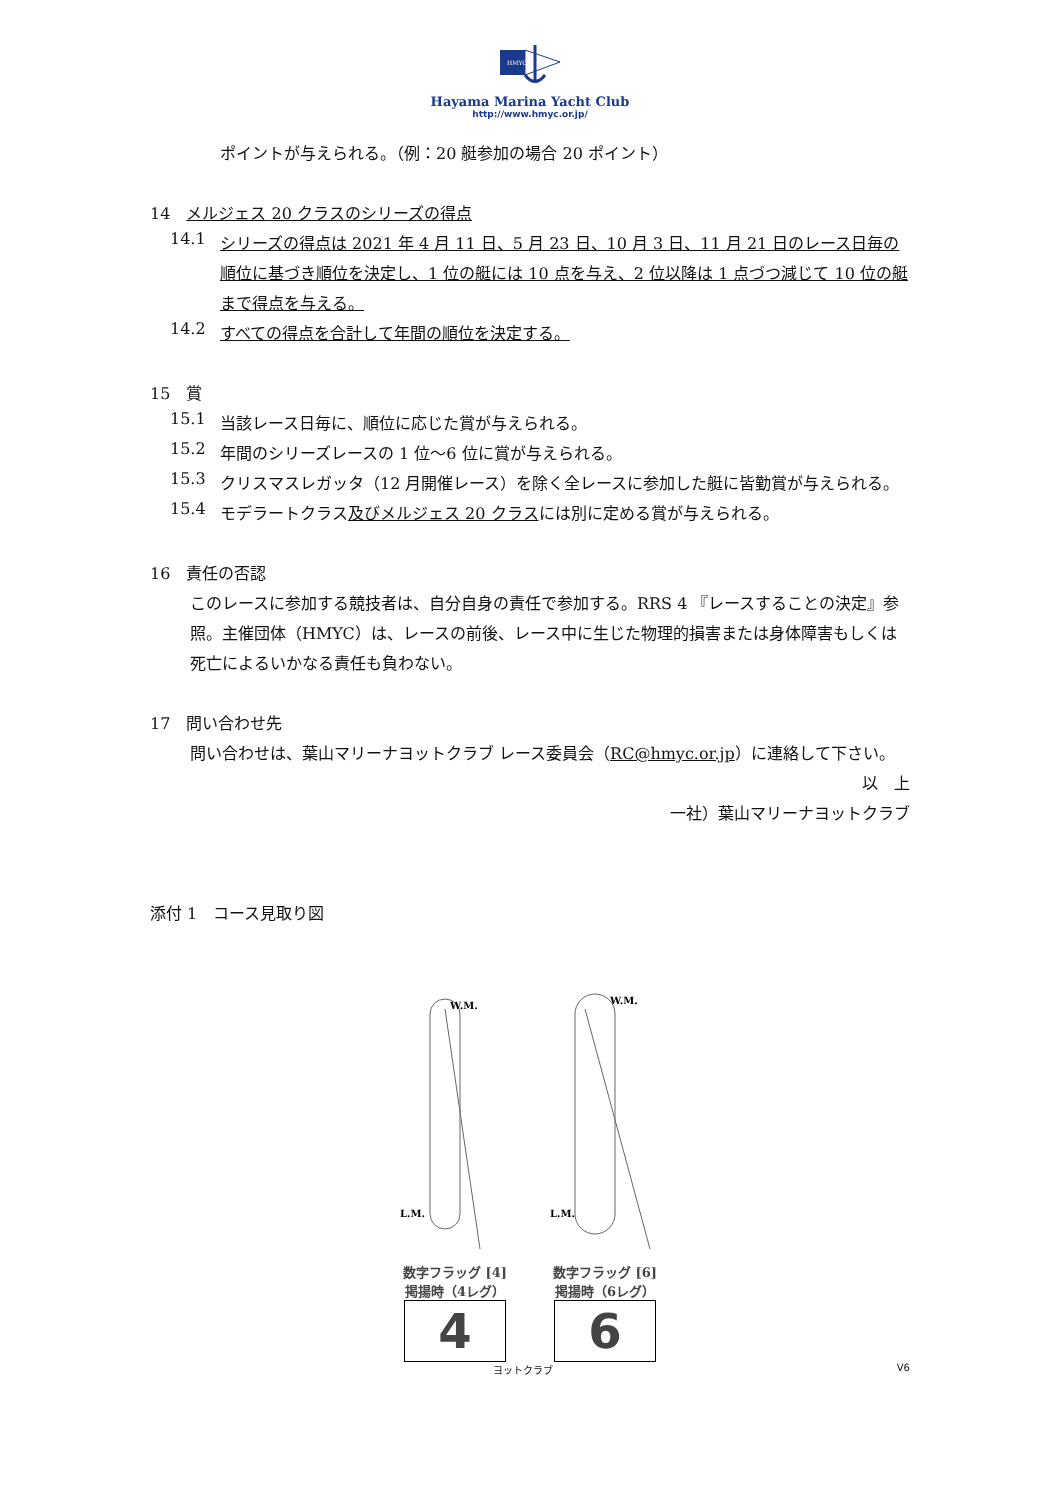HMYC
Hayama Marina Yacht Club
http://www.hmyc.or.jp/
ポイントが与えられる。（例：20 艇参加の場合 20 ポイント）
14　メルジェス 20 クラスのシリーズの得点
14.1
シリーズの得点は 2021 年 4 月 11 日、5 月 23 日、10 月 3 日、11 月 21 日のレース日毎の順位に基づき順位を決定し、1 位の艇には 10 点を与え、2 位以降は 1 点づつ減じて 10 位の艇まで得点を与える。
14.2
すべての得点を合計して年間の順位を決定する。
15　賞
15.1
当該レース日毎に、順位に応じた賞が与えられる。
15.2
年間のシリーズレースの 1 位～6 位に賞が与えられる。
15.3
クリスマスレガッタ（12 月開催レース）を除く全レースに参加した艇に皆勤賞が与えられる。
15.4
モデラートクラス及びメルジェス 20 クラスには別に定める賞が与えられる。
16　責任の否認
このレースに参加する競技者は、自分自身の責任で参加する。RRS 4 『レースすることの決定』参照。主催団体（HMYC）は、レースの前後、レース中に生じた物理的損害または身体障害もしくは死亡によるいかなる責任も負わない。
17　問い合わせ先
問い合わせは、葉山マリーナヨットクラブ レース委員会（RC@hmyc.or.jp）に連絡して下さい。
以　上
一社）葉山マリーナヨットクラブ
添付 1　コース見取り図
W.M.
L.M.
数字フラッグ [4]
掲揚時（4レグ）
4
W.M.
L.M.
数字フラッグ [6]
掲揚時（6レグ）
6
ヨットクラブ V6